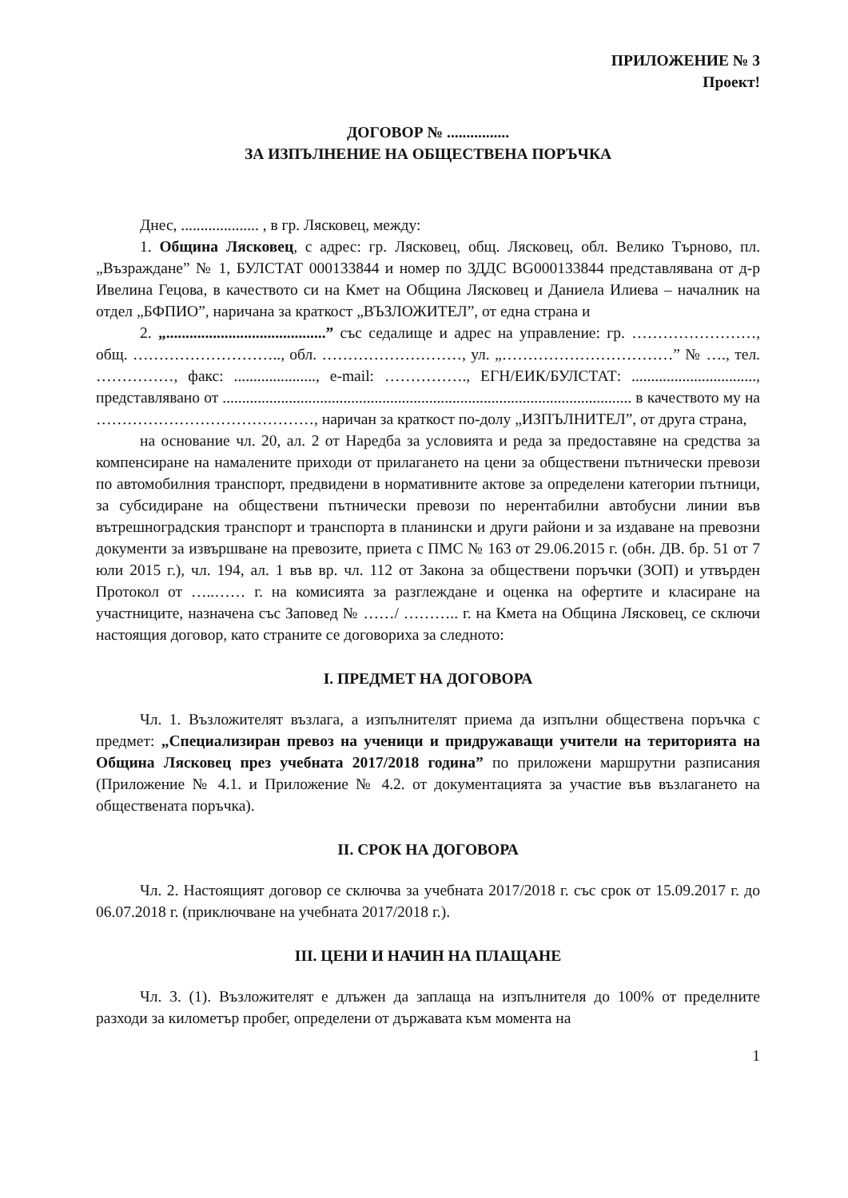ПРИЛОЖЕНИЕ № 3
Проект!
ДОГОВОР № ................
ЗА ИЗПЪЛНЕНИЕ НА ОБЩЕСТВЕНА ПОРЪЧКА
Днес, .................... , в гр. Лясковец, между:
1. Община Лясковец, с адрес: гр. Лясковец, общ. Лясковец, обл. Велико Търново, пл. „Възраждане” № 1, БУЛСТАТ 000133844 и номер по ЗДДС BG000133844 представлявана от д-р Ивелина Гецова, в качеството си на Кмет на Община Лясковец и Даниела Илиева – началник на отдел „БФПИО”, наричана за краткост „ВЪЗЛОЖИТЕЛ”, от една страна и
2. „.........................................” със седалище и адрес на управление: гр. ……………………, общ. ……………………….., обл. ………………………, ул. „……………………………” № …., тел. ……………, факс: ....................., e-mail: ……………., ЕГН/ЕИК/БУЛСТАТ: ................................, представлявано от ......................................................................................................... в качеството му на ……………………………………, наричан за краткост по-долу „ИЗПЪЛНИТЕЛ”, от друга страна,
на основание чл. 20, ал. 2 от Наредба за условията и реда за предоставяне на средства за компенсиране на намалените приходи от прилагането на цени за обществени пътнически превози по автомобилния транспорт, предвидени в нормативните актове за определени категории пътници, за субсидиране на обществени пътнически превози по нерентабилни автобусни линии във вътрешноградския транспорт и транспорта в планински и други райони и за издаване на превозни документи за извършване на превозите, приета с ПМС № 163 от 29.06.2015 г. (обн. ДВ. бр. 51 от 7 юли 2015 г.), чл. 194, ал. 1 във вр. чл. 112 от Закона за обществени поръчки (ЗОП) и утвърден Протокол от …..…… г. на комисията за разглеждане и оценка на офертите и класиране на участниците, назначена със Заповед № ……/ ……….. г. на Кмета на Община Лясковец, се сключи настоящия договор, като страните се договориха за следното:
I. ПРЕДМЕТ НА ДОГОВОРА
Чл. 1. Възложителят възлага, а изпълнителят приема да изпълни обществена поръчка с предмет: „Специализиран превоз на ученици и придружаващи учители на територията на Община Лясковец през учебната 2017/2018 година” по приложени маршрутни разписания (Приложение № 4.1. и Приложение № 4.2. от документацията за участие във възлагането на обществената поръчка).
II. СРОК НА ДОГОВОРА
Чл. 2. Настоящият договор се сключва за учебната 2017/2018 г. със срок от 15.09.2017 г. до 06.07.2018 г. (приключване на учебната 2017/2018 г.).
III. ЦЕНИ И НАЧИН НА ПЛАЩАНЕ
Чл. 3. (1). Възложителят е длъжен да заплаща на изпълнителя до 100% от пределните разходи за километър пробег, определени от държавата към момента на
1